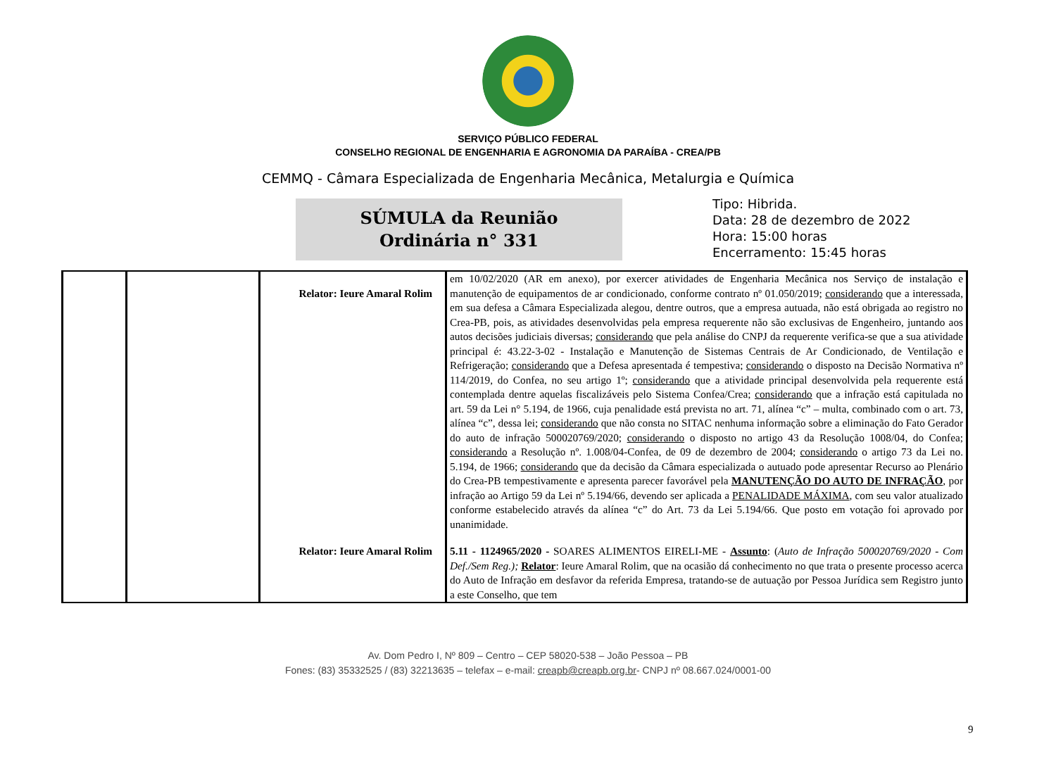SERVIÇO PÚBLICO FEDERAL
CONSELHO REGIONAL DE ENGENHARIA E AGRONOMIA DA PARAÍBA - CREA/PB
CEMMQ - Câmara Especializada de Engenharia Mecânica, Metalurgia e Química
SÚMULA da Reunião
Ordinária n° 331
Tipo: Hibrida.
Data: 28 de dezembro de 2022
Hora: 15:00 horas
Encerramento: 15:45 horas
| | | Relator: Ieure Amaral Rolim | em 10/02/2020 (AR em anexo), por exercer atividades de Engenharia Mecânica nos Serviço de instalação e manutenção de equipamentos de ar condicionado, conforme contrato nº 01.050/2019; considerando que a interessada, em sua defesa a Câmara Especializada alegou, dentre outros, que a empresa autuada, não está obrigada ao registro no Crea-PB, pois, as atividades desenvolvidas pela empresa requerente não são exclusivas de Engenheiro, juntando aos autos decisões judiciais diversas; considerando que pela análise do CNPJ da requerente verifica-se que a sua atividade principal é: 43.22-3-02 - Instalação e Manutenção de Sistemas Centrais de Ar Condicionado, de Ventilação e Refrigeração; considerando que a Defesa apresentada é tempestiva; considerando o disposto na Decisão Normativa nº 114/2019, do Confea, no seu artigo 1º; considerando que a atividade principal desenvolvida pela requerente está contemplada dentre aquelas fiscalizáveis pelo Sistema Confea/Crea; considerando que a infração está capitulada no art. 59 da Lei n° 5.194, de 1966, cuja penalidade está prevista no art. 71, alínea “c” – multa, combinado com o art. 73, alínea “c”, dessa lei; considerando que não consta no SITAC nenhuma informação sobre a eliminação do Fato Gerador do auto de infração 500020769/2020; considerando o disposto no artigo 43 da Resolução 1008/04, do Confea; considerando a Resolução nº. 1.008/04-Confea, de 09 de dezembro de 2004; considerando o artigo 73 da Lei no. 5.194, de 1966; considerando que da decisão da Câmara especializada o autuado pode apresentar Recurso ao Plenário do Crea-PB tempestivamente e apresenta parecer favorável pela MANUTENÇÃO DO AUTO DE INFRAÇÃO , por infração ao Artigo 59 da Lei nº 5.194/66, devendo ser aplicada a PENALIDADE MÁXIMA , com seu valor atualizado conforme estabelecido através da alínea “c” do Art. 73 da Lei 5.194/66. Que posto em votação foi aprovado por unanimidade. |
| | | Relator: Ieure Amaral Rolim | 5.11 - 1124965/2020 - SOARES ALIMENTOS EIRELI-ME - Assunto : ( Auto de Infração 500020769/2020 - Com Def./Sem Reg.); Relator : Ieure Amaral Rolim, que na ocasião dá conhecimento no que trata o presente processo acerca do Auto de Infração em desfavor da referida Empresa, tratando-se de autuação por Pessoa Jurídica sem Registro junto a este Conselho, que tem |
9
Av. Dom Pedro I, Nº 809 – Centro – CEP 58020-538 – João Pessoa – PB
Fones: (83) 35332525 / (83) 32213635 – telefax – e-mail: creapb@creapb.org.br- CNPJ nº 08.667.024/0001-00